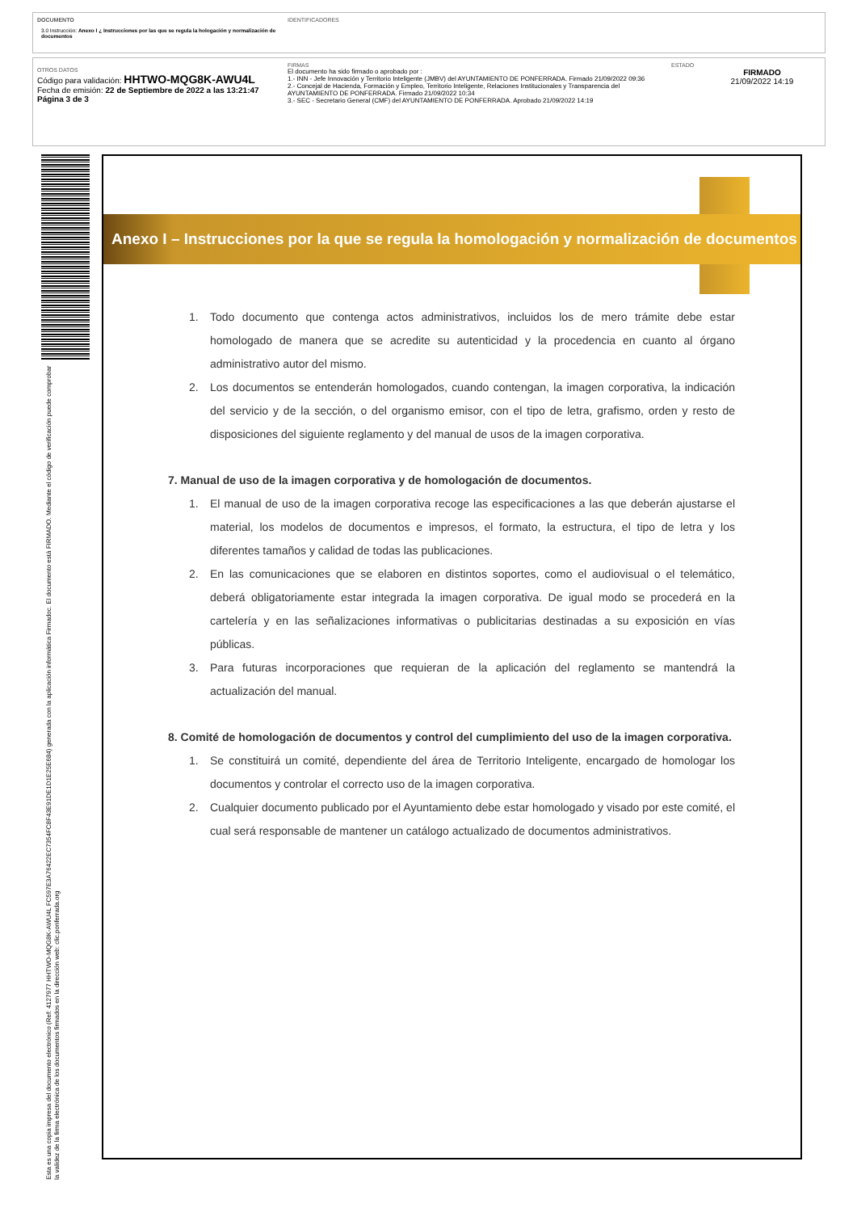DOCUMENTO
3.0 Instrucción: Anexo I ¿ Instrucciones por las que se regula la hologación y normalización de documentos
IDENTIFICADORES
OTROS DATOS
Código para validación: HHTWO-MQG8K-AWU4L
Fecha de emisión: 22 de Septiembre de 2022 a las 13:21:47
Página 3 de 3
FIRMAS
El documento ha sido firmado o aprobado por :
1.- INN - Jefe Innovación y Territorio Inteligente (JMBV) del AYUNTAMIENTO DE PONFERRADA. Firmado 21/09/2022 09:36
2.- Concejal de Hacienda, Formación y Empleo, Territorio Inteligente, Relaciones Institucionales y Transparencia del AYUNTAMIENTO DE PONFERRADA. Firmado 21/09/2022 10:34
3.- SEC - Secretario General (CMF) del AYUNTAMIENTO DE PONFERRADA. Aprobado 21/09/2022 14:19
ESTADO
FIRMADO
21/09/2022 14:19
Esta es una copia impresa del documento electrónico (Ref: 4127977 HHTWO-MQG8K-AWU4L FC597E3A76422EC7354FC8F43E91DE1D1E25E684) generada con la aplicación informática Firmadoc. El documento está FIRMADO. Mediante el código de verificación puede comprobar la validez de la firma electrónica de los documentos firmados en la dirección web: clic.ponferrada.org
Anexo I – Instrucciones por la que se regula la homologación y normalización de documentos
1. Todo documento que contenga actos administrativos, incluidos los de mero trámite debe estar homologado de manera que se acredite su autenticidad y la procedencia en cuanto al órgano administrativo autor del mismo.
2. Los documentos se entenderán homologados, cuando contengan, la imagen corporativa, la indicación del servicio y de la sección, o del organismo emisor, con el tipo de letra, grafismo, orden y resto de disposiciones del siguiente reglamento y del manual de usos de la imagen corporativa.
7. Manual de uso de la imagen corporativa y de homologación de documentos.
1. El manual de uso de la imagen corporativa recoge las especificaciones a las que deberán ajustarse el material, los modelos de documentos e impresos, el formato, la estructura, el tipo de letra y los diferentes tamaños y calidad de todas las publicaciones.
2. En las comunicaciones que se elaboren en distintos soportes, como el audiovisual o el telemático, deberá obligatoriamente estar integrada la imagen corporativa. De igual modo se procederá en la cartelería y en las señalizaciones informativas o publicitarias destinadas a su exposición en vías públicas.
3. Para futuras incorporaciones que requieran de la aplicación del reglamento se mantendrá la actualización del manual.
8. Comité de homologación de documentos y control del cumplimiento del uso de la imagen corporativa.
1. Se constituirá un comité, dependiente del área de Territorio Inteligente, encargado de homologar los documentos y controlar el correcto uso de la imagen corporativa.
2. Cualquier documento publicado por el Ayuntamiento debe estar homologado y visado por este comité, el cual será responsable de mantener un catálogo actualizado de documentos administrativos.